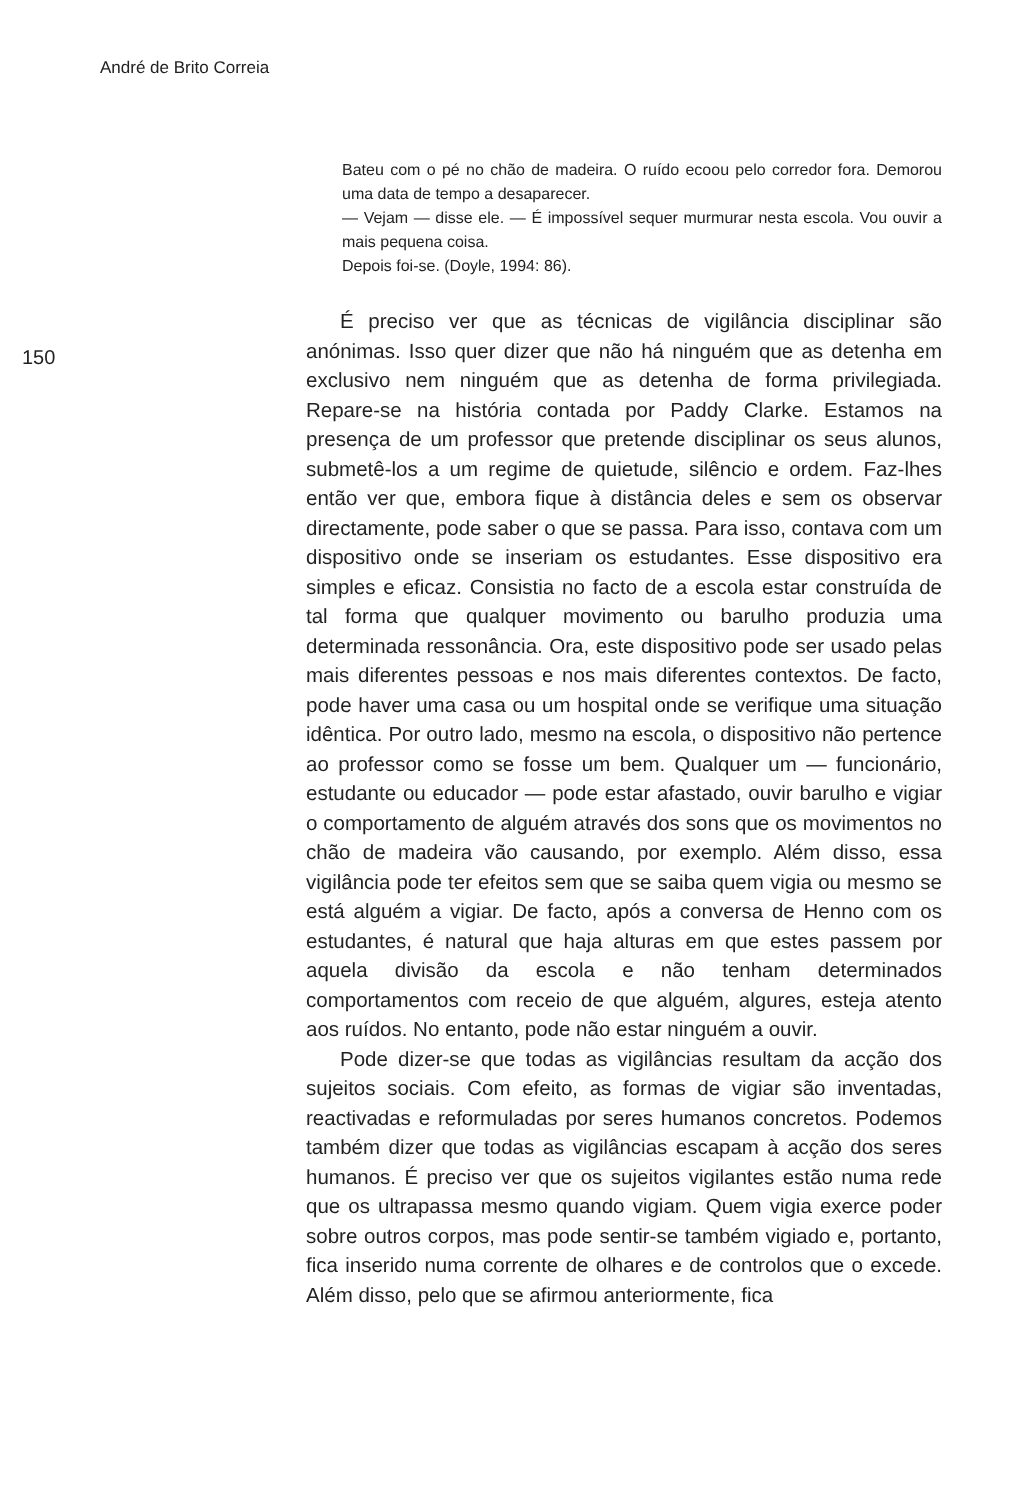André de Brito Correia
150
Bateu com o pé no chão de madeira. O ruído ecoou pelo corredor fora. Demorou uma data de tempo a desaparecer.
— Vejam — disse ele. — É impossível sequer murmurar nesta escola. Vou ouvir a mais pequena coisa.
Depois foi-se. (Doyle, 1994: 86).
É preciso ver que as técnicas de vigilância disciplinar são anónimas. Isso quer dizer que não há ninguém que as detenha em exclusivo nem ninguém que as detenha de forma privilegiada. Repare-se na história contada por Paddy Clarke. Estamos na presença de um professor que pretende disciplinar os seus alunos, submetê-los a um regime de quietude, silêncio e ordem. Faz-lhes então ver que, embora fique à distância deles e sem os observar directamente, pode saber o que se passa. Para isso, contava com um dispositivo onde se inseriam os estudantes. Esse dispositivo era simples e eficaz. Consistia no facto de a escola estar construída de tal forma que qualquer movimento ou barulho produzia uma determinada ressonância. Ora, este dispositivo pode ser usado pelas mais diferentes pessoas e nos mais diferentes contextos. De facto, pode haver uma casa ou um hospital onde se verifique uma situação idêntica. Por outro lado, mesmo na escola, o dispositivo não pertence ao professor como se fosse um bem. Qualquer um — funcionário, estudante ou educador — pode estar afastado, ouvir barulho e vigiar o comportamento de alguém através dos sons que os movimentos no chão de madeira vão causando, por exemplo. Além disso, essa vigilância pode ter efeitos sem que se saiba quem vigia ou mesmo se está alguém a vigiar. De facto, após a conversa de Henno com os estudantes, é natural que haja alturas em que estes passem por aquela divisão da escola e não tenham determinados comportamentos com receio de que alguém, algures, esteja atento aos ruídos. No entanto, pode não estar ninguém a ouvir.
Pode dizer-se que todas as vigilâncias resultam da acção dos sujeitos sociais. Com efeito, as formas de vigiar são inventadas, reactivadas e reformuladas por seres humanos concretos. Podemos também dizer que todas as vigilâncias escapam à acção dos seres humanos. É preciso ver que os sujeitos vigilantes estão numa rede que os ultrapassa mesmo quando vigiam. Quem vigia exerce poder sobre outros corpos, mas pode sentir-se também vigiado e, portanto, fica inserido numa corrente de olhares e de controlos que o excede. Além disso, pelo que se afirmou anteriormente, fica